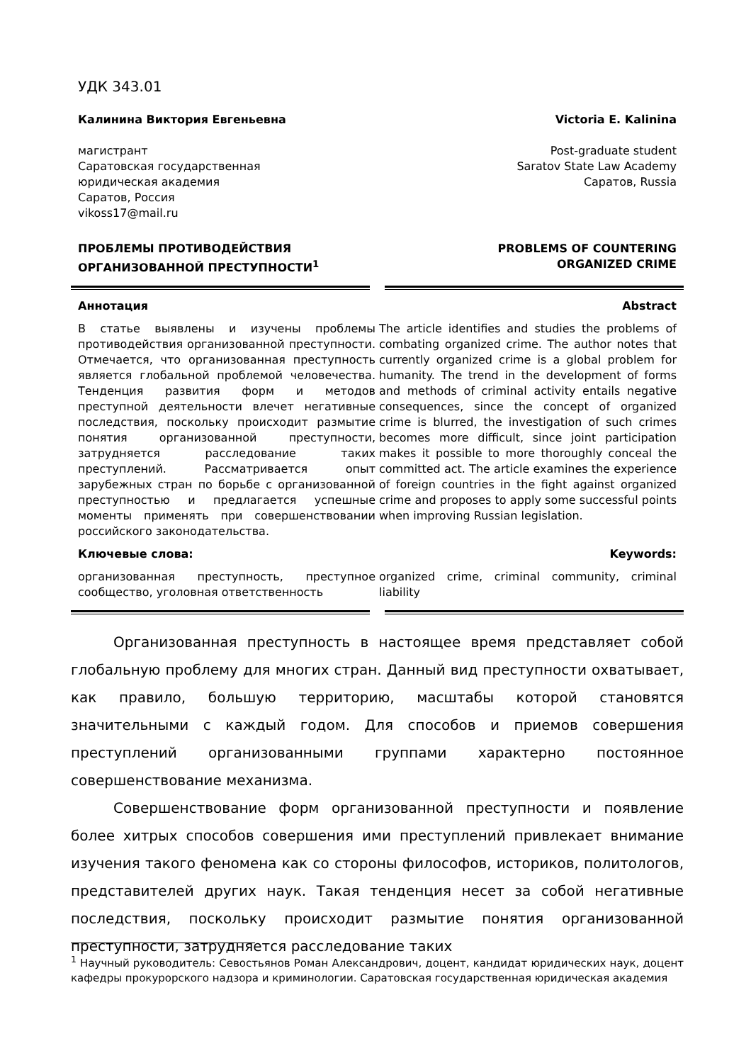УДК 343.01
Калинина Виктория Евгеньевна
магистрант
Саратовская государственная
юридическая академия
Саратов, Россия
vikoss17@mail.ru
Victoria E. Kalinina
Post-graduate student
Saratov State Law Academy
Саратов, Russia
ПРОБЛЕМЫ ПРОТИВОДЕЙСТВИЯ ОРГАНИЗОВАННОЙ ПРЕСТУПНОСТИ<sup>1</sup>
PROBLEMS OF COUNTERING
ORGANIZED CRIME
Аннотация
В статье выявлены и изучены проблемы противодействия организованной преступности. Отмечается, что организованная преступность является глобальной проблемой человечества. Тенденция развития форм и методов преступной деятельности влечет негативные последствия, поскольку происходит размытие понятия организованной преступности, затрудняется расследование таких преступлений. Рассматривается опыт зарубежных стран по борьбе с организованной преступностью и предлагается успешные моменты применять при совершенствовании российского законодательства.
Ключевые слова:
организованная преступность, преступное сообщество, уголовная ответственность
Abstract
The article identifies and studies the problems of combating organized crime. The author notes that currently organized crime is a global problem for humanity. The trend in the development of forms and methods of criminal activity entails negative consequences, since the concept of organized crime is blurred, the investigation of such crimes becomes more difficult, since joint participation makes it possible to more thoroughly conceal the committed act. The article examines the experience of foreign countries in the fight against organized crime and proposes to apply some successful points when improving Russian legislation.
Keywords:
organized crime, criminal community, criminal liability
Организованная преступность в настоящее время представляет собой глобальную проблему для многих стран. Данный вид преступности охватывает, как правило, большую территорию, масштабы которой становятся значительными с каждый годом. Для способов и приемов совершения преступлений организованными группами характерно постоянное совершенствование механизма.
Совершенствование форм организованной преступности и появление более хитрых способов совершения ими преступлений привлекает внимание изучения такого феномена как со стороны философов, историков, политологов, представителей других наук. Такая тенденция несет за собой негативные последствия, поскольку происходит размытие понятия организованной преступности, затрудняется расследование таких
<sup>1</sup> Научный руководитель: Севостьянов Роман Александрович, доцент, кандидат юридических наук, доцент кафедры прокурорского надзора и криминологии. Саратовская государственная юридическая академия